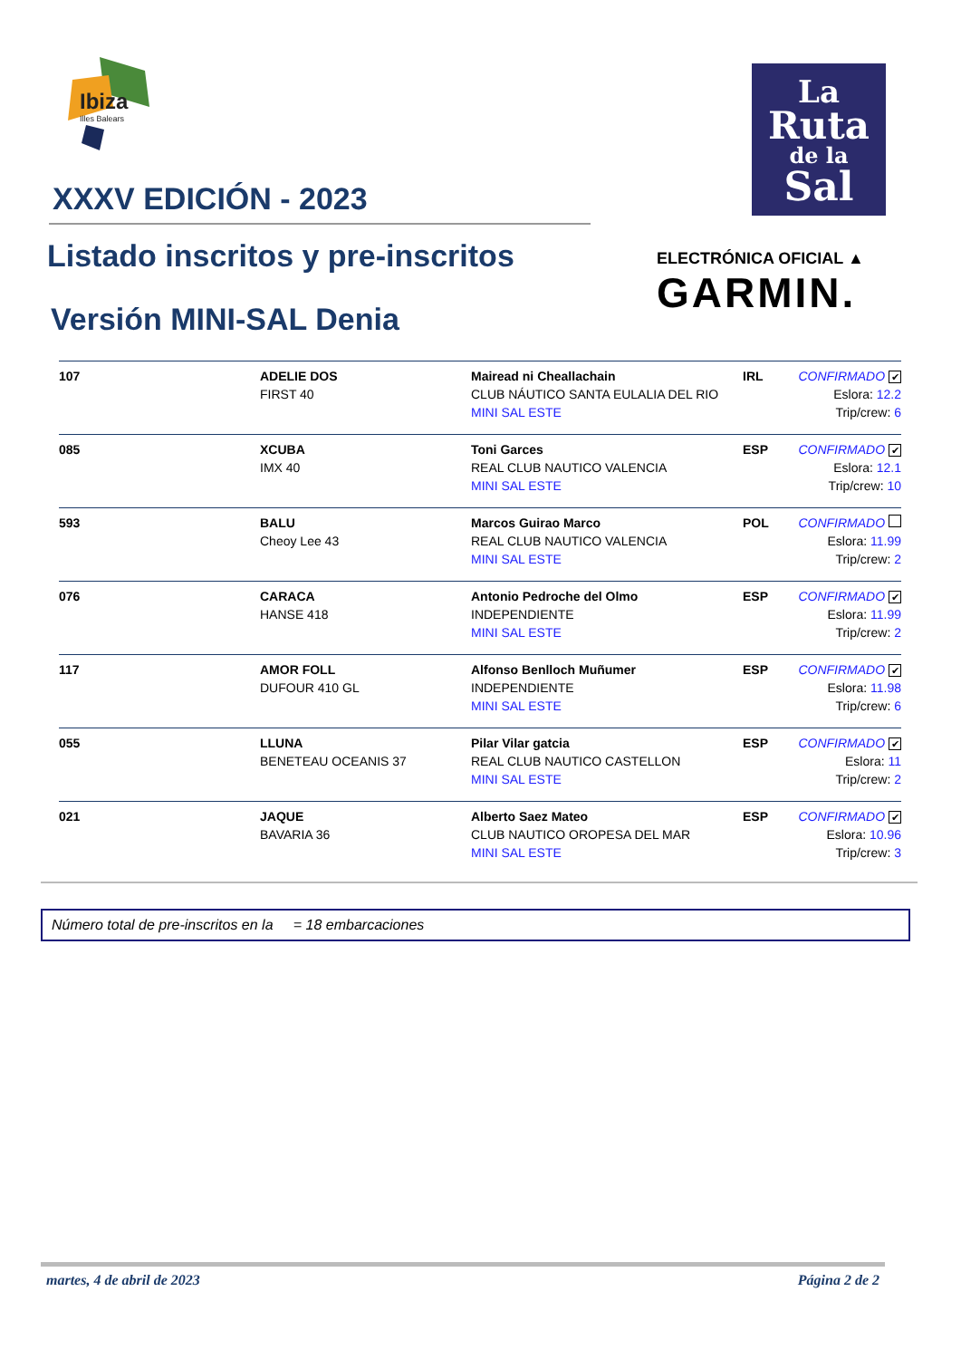Ibiza
Illes Balears
La
Ruta
de la
Sal
ELECTRÓNICA OFICIAL ▲
GARMIN.
XXXV EDICIÓN - 2023
Listado inscritos y pre-inscritos
Versión MINI-SAL Denia
| 107 | ADELIE DOS FIRST 40 | Mairead ni Cheallachain CLUB NÁUTICO SANTA EULALIA DEL RIO MINI SAL ESTE | IRL | CONFIRMADO ✔ Eslora: 12.2 Trip/crew: 6 |
| 085 | XCUBA IMX 40 | Toni Garces REAL CLUB NAUTICO VALENCIA MINI SAL ESTE | ESP | CONFIRMADO ✔ Eslora: 12.1 Trip/crew: 10 |
| 593 | BALU Cheoy Lee 43 | Marcos Guirao Marco REAL CLUB NAUTICO VALENCIA MINI SAL ESTE | POL | CONFIRMADO Eslora: 11.99 Trip/crew: 2 |
| 076 | CARACA HANSE 418 | Antonio Pedroche del Olmo INDEPENDIENTE MINI SAL ESTE | ESP | CONFIRMADO ✔ Eslora: 11.99 Trip/crew: 2 |
| 117 | AMOR FOLL DUFOUR 410 GL | Alfonso Benlloch Muñumer INDEPENDIENTE MINI SAL ESTE | ESP | CONFIRMADO ✔ Eslora: 11.98 Trip/crew: 6 |
| 055 | LLUNA BENETEAU OCEANIS 37 | Pilar Vilar gatcia REAL CLUB NAUTICO CASTELLON MINI SAL ESTE | ESP | CONFIRMADO ✔ Eslora: 11 Trip/crew: 2 |
| 021 | JAQUE BAVARIA 36 | Alberto Saez Mateo CLUB NAUTICO OROPESA DEL MAR MINI SAL ESTE | ESP | CONFIRMADO ✔ Eslora: 10.96 Trip/crew: 3 |
Número total de pre-inscritos en la = 18 embarcaciones
martes, 4 de abril de 2023 Página 2 de 2